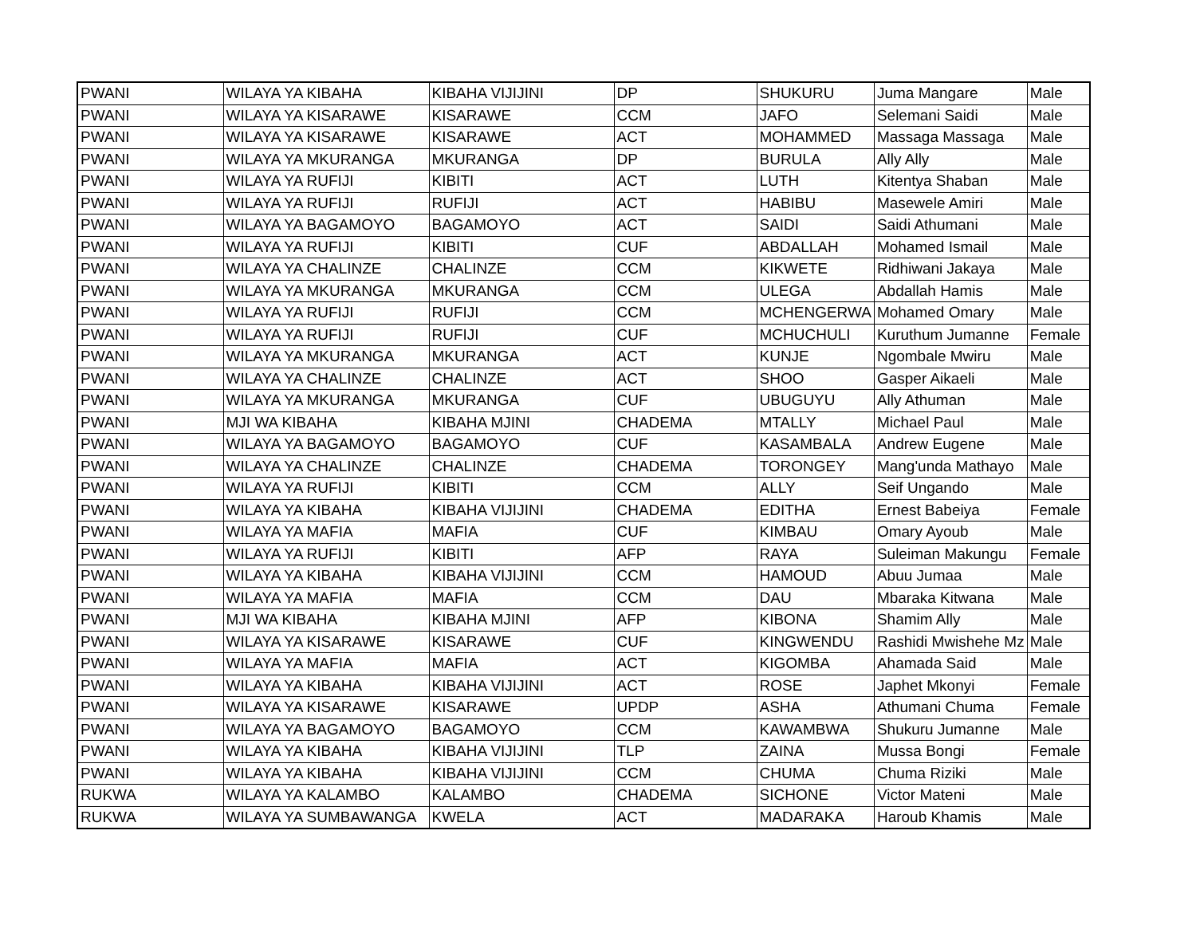| PWANI | WILAYA YA KIBAHA | KIBAHA VIJIJINI | DP | SHUKURU | Juma Mangare | Male |
| PWANI | WILAYA YA KISARAWE | KISARAWE | CCM | JAFO | Selemani Saidi | Male |
| PWANI | WILAYA YA KISARAWE | KISARAWE | ACT | MOHAMMED | Massaga Massaga | Male |
| PWANI | WILAYA YA MKURANGA | MKURANGA | DP | BURULA | Ally Ally | Male |
| PWANI | WILAYA YA RUFIJI | KIBITI | ACT | LUTH | Kitentya Shaban | Male |
| PWANI | WILAYA YA RUFIJI | RUFIJI | ACT | HABIBU | Masewele Amiri | Male |
| PWANI | WILAYA YA BAGAMOYO | BAGAMOYO | ACT | SAIDI | Saidi Athumani | Male |
| PWANI | WILAYA YA RUFIJI | KIBITI | CUF | ABDALLAH | Mohamed Ismail | Male |
| PWANI | WILAYA YA CHALINZE | CHALINZE | CCM | KIKWETE | Ridhiwani Jakaya | Male |
| PWANI | WILAYA YA MKURANGA | MKURANGA | CCM | ULEGA | Abdallah Hamis | Male |
| PWANI | WILAYA YA RUFIJI | RUFIJI | CCM | MCHENGERWA | Mohamed Omary | Male |
| PWANI | WILAYA YA RUFIJI | RUFIJI | CUF | MCHUCHULI | Kuruthum Jumanne | Female |
| PWANI | WILAYA YA MKURANGA | MKURANGA | ACT | KUNJE | Ngombale Mwiru | Male |
| PWANI | WILAYA YA CHALINZE | CHALINZE | ACT | SHOO | Gasper Aikaeli | Male |
| PWANI | WILAYA YA MKURANGA | MKURANGA | CUF | UBUGUYU | Ally Athuman | Male |
| PWANI | MJI WA KIBAHA | KIBAHA MJINI | CHADEMA | MTALLY | Michael Paul | Male |
| PWANI | WILAYA YA BAGAMOYO | BAGAMOYO | CUF | KASAMBALA | Andrew Eugene | Male |
| PWANI | WILAYA YA CHALINZE | CHALINZE | CHADEMA | TORONGEY | Mang'unda Mathayo | Male |
| PWANI | WILAYA YA RUFIJI | KIBITI | CCM | ALLY | Seif Ungando | Male |
| PWANI | WILAYA YA KIBAHA | KIBAHA VIJIJINI | CHADEMA | EDITHA | Ernest Babeiya | Female |
| PWANI | WILAYA YA MAFIA | MAFIA | CUF | KIMBAU | Omary Ayoub | Male |
| PWANI | WILAYA YA RUFIJI | KIBITI | AFP | RAYA | Suleiman Makungu | Female |
| PWANI | WILAYA YA KIBAHA | KIBAHA VIJIJINI | CCM | HAMOUD | Abuu Jumaa | Male |
| PWANI | WILAYA YA MAFIA | MAFIA | CCM | DAU | Mbaraka Kitwana | Male |
| PWANI | MJI WA KIBAHA | KIBAHA MJINI | AFP | KIBONA | Shamim Ally | Male |
| PWANI | WILAYA YA KISARAWE | KISARAWE | CUF | KINGWENDU | Rashidi Mwishehe Mz | Male |
| PWANI | WILAYA YA MAFIA | MAFIA | ACT | KIGOMBA | Ahamada Said | Male |
| PWANI | WILAYA YA KIBAHA | KIBAHA VIJIJINI | ACT | ROSE | Japhet Mkonyi | Female |
| PWANI | WILAYA YA KISARAWE | KISARAWE | UPDP | ASHA | Athumani Chuma | Female |
| PWANI | WILAYA YA BAGAMOYO | BAGAMOYO | CCM | KAWAMBWA | Shukuru Jumanne | Male |
| PWANI | WILAYA YA KIBAHA | KIBAHA VIJIJINI | TLP | ZAINA | Mussa Bongi | Female |
| PWANI | WILAYA YA KIBAHA | KIBAHA VIJIJINI | CCM | CHUMA | Chuma Riziki | Male |
| RUKWA | WILAYA YA KALAMBO | KALAMBO | CHADEMA | SICHONE | Victor Mateni | Male |
| RUKWA | WILAYA YA SUMBAWANGA | KWELA | ACT | MADARAKA | Haroub Khamis | Male |